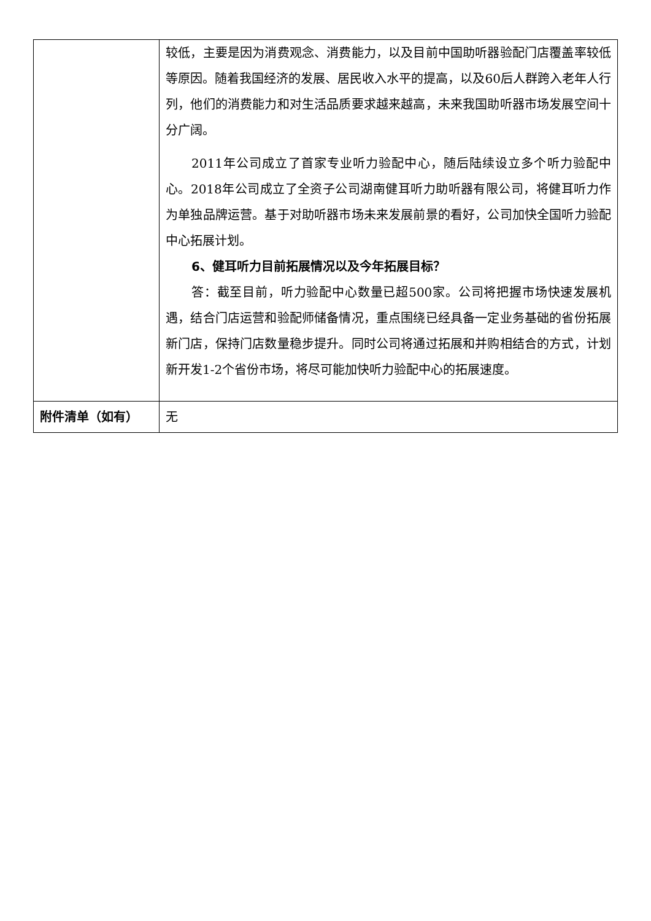| | 较低，主要是因为消费观念、消费能力，以及目前中国助听器验配门店覆盖率较低等原因。随着我国经济的发展、居民收入水平的提高，以及60后人群跨入老年人行列，他们的消费能力和对生活品质要求越来越高，未来我国助听器市场发展空间十分广阔。 2011年公司成立了首家专业听力验配中心，随后陆续设立多个听力验配中心。2018年公司成立了全资子公司湖南健耳听力助听器有限公司，将健耳听力作为单独品牌运营。基于对助听器市场未来发展前景的看好，公司加快全国听力验配中心拓展计划。 6、健耳听力目前拓展情况以及今年拓展目标？ 答：截至目前，听力验配中心数量已超500家。公司将把握市场快速发展机遇，结合门店运营和验配师储备情况，重点围绕已经具备一定业务基础的省份拓展新门店，保持门店数量稳步提升。同时公司将通过拓展和并购相结合的方式，计划新开发1-2个省份市场，将尽可能加快听力验配中心的拓展速度。 |
| 附件清单（如有） | 无 |